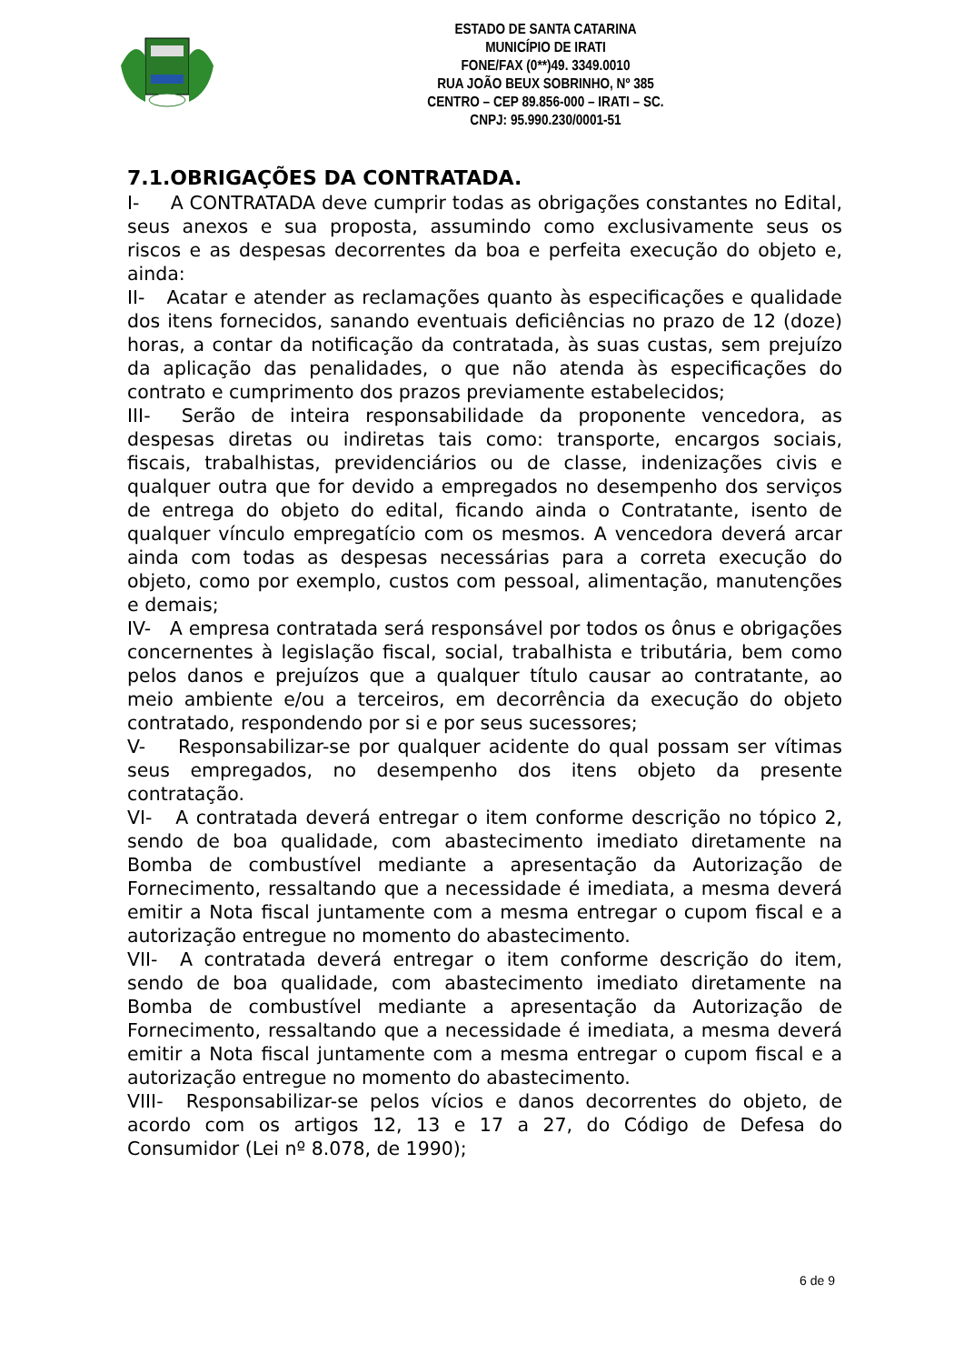ESTADO DE SANTA CATARINA
MUNICÍPIO DE IRATI
FONE/FAX (0**)49. 3349.0010
RUA JOÃO BEUX SOBRINHO, Nº 385
CENTRO – CEP 89.856-000 – IRATI – SC.
CNPJ: 95.990.230/0001-51
7.1.OBRIGAÇÕES DA CONTRATADA.
I- A CONTRATADA deve cumprir todas as obrigações constantes no Edital, seus anexos e sua proposta, assumindo como exclusivamente seus os riscos e as despesas decorrentes da boa e perfeita execução do objeto e, ainda:
II- Acatar e atender as reclamações quanto às especificações e qualidade dos itens fornecidos, sanando eventuais deficiências no prazo de 12 (doze) horas, a contar da notificação da contratada, às suas custas, sem prejuízo da aplicação das penalidades, o que não atenda às especificações do contrato e cumprimento dos prazos previamente estabelecidos;
III- Serão de inteira responsabilidade da proponente vencedora, as despesas diretas ou indiretas tais como: transporte, encargos sociais, fiscais, trabalhistas, previdenciários ou de classe, indenizações civis e qualquer outra que for devido a empregados no desempenho dos serviços de entrega do objeto do edital, ficando ainda o Contratante, isento de qualquer vínculo empregatício com os mesmos. A vencedora deverá arcar ainda com todas as despesas necessárias para a correta execução do objeto, como por exemplo, custos com pessoal, alimentação, manutenções e demais;
IV- A empresa contratada será responsável por todos os ônus e obrigações concernentes à legislação fiscal, social, trabalhista e tributária, bem como pelos danos e prejuízos que a qualquer título causar ao contratante, ao meio ambiente e/ou a terceiros, em decorrência da execução do objeto contratado, respondendo por si e por seus sucessores;
V- Responsabilizar-se por qualquer acidente do qual possam ser vítimas seus empregados, no desempenho dos itens objeto da presente contratação.
VI- A contratada deverá entregar o item conforme descrição no tópico 2, sendo de boa qualidade, com abastecimento imediato diretamente na Bomba de combustível mediante a apresentação da Autorização de Fornecimento, ressaltando que a necessidade é imediata, a mesma deverá emitir a Nota fiscal juntamente com a mesma entregar o cupom fiscal e a autorização entregue no momento do abastecimento.
VII- A contratada deverá entregar o item conforme descrição do item, sendo de boa qualidade, com abastecimento imediato diretamente na Bomba de combustível mediante a apresentação da Autorização de Fornecimento, ressaltando que a necessidade é imediata, a mesma deverá emitir a Nota fiscal juntamente com a mesma entregar o cupom fiscal e a autorização entregue no momento do abastecimento.
VIII- Responsabilizar-se pelos vícios e danos decorrentes do objeto, de acordo com os artigos 12, 13 e 17 a 27, do Código de Defesa do Consumidor (Lei nº 8.078, de 1990);
6 de 9